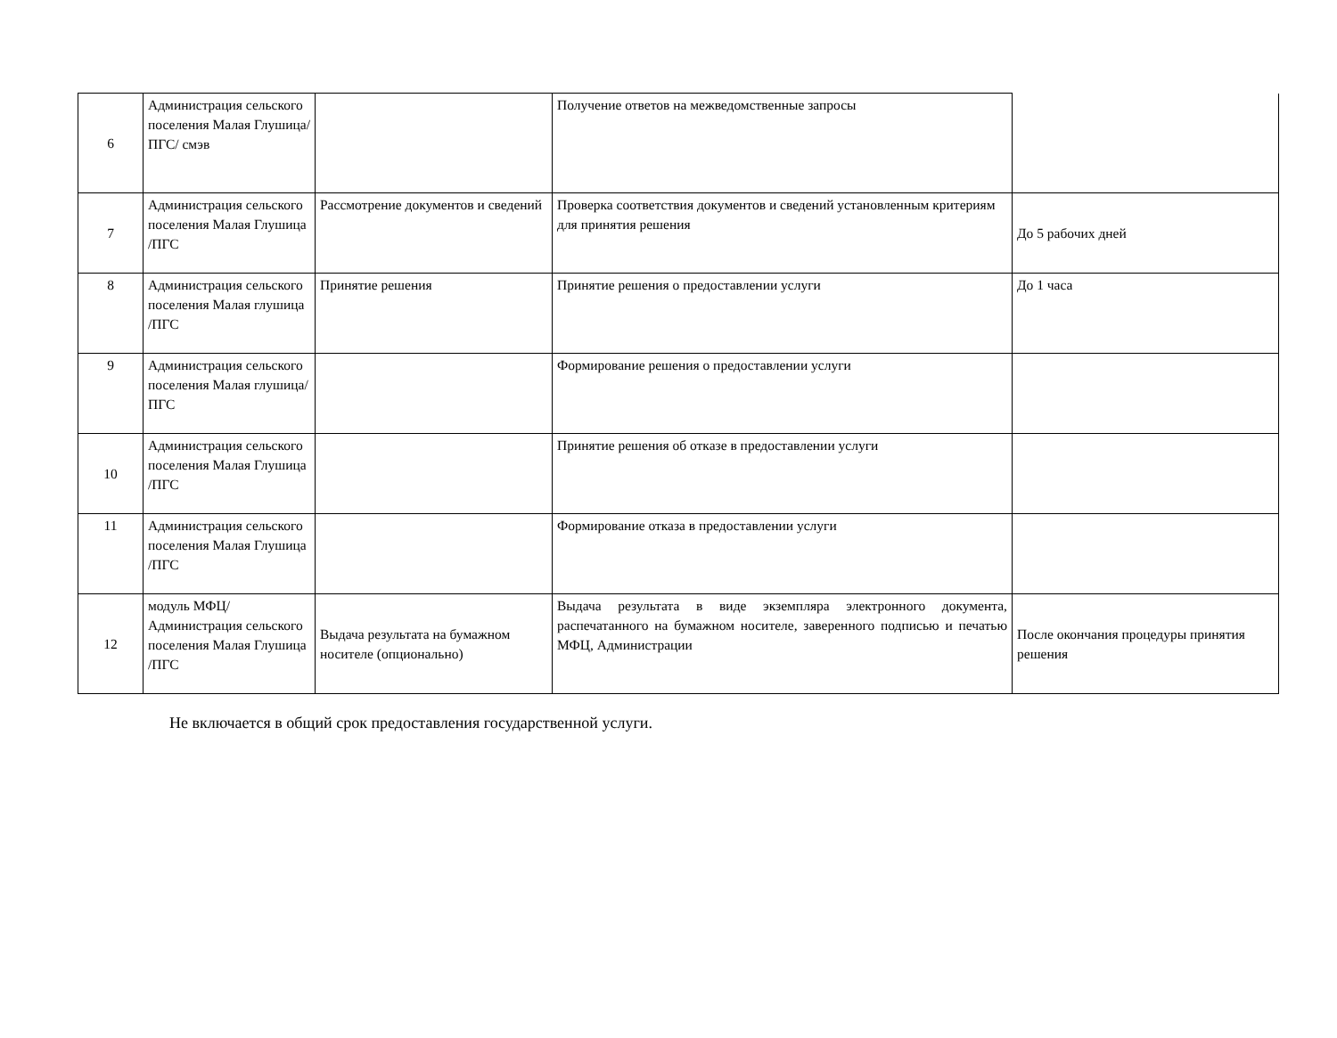| 6 | Администрация сельского поселения Малая Глушица/ПГС/ смэв | | Получение ответов на межведомственные запросы | |
| 7 | Администрация сельского поселения Малая Глушица /ПГС | Рассмотрение документов и сведений | Проверка соответствия документов и сведений установленным критериям для принятия решения | До 5 рабочих дней |
| 8 | Администрация сельского поселения Малая глушица /ПГС | Принятие решения | Принятие решения о предоставлении услуги | До 1 часа |
| 9 | Администрация сельского поселения Малая глушица/ПГС | | Формирование решения о предоставлении услуги | |
| 10 | Администрация сельского поселения Малая Глушица /ПГС | | Принятие решения об отказе в предоставлении услуги | |
| 11 | Администрация сельского поселения Малая Глушица /ПГС | | Формирование отказа в предоставлении услуги | |
| 12 | модуль МФЦ/ Администрация сельского поселения Малая Глушица /ПГС | Выдача результата на бумажном носителе (опционально) | Выдача результата в виде экземпляра электронного документа, распечатанного на бумажном носителе, заверенного подписью и печатью МФЦ, Администрации | После окончания процедуры принятия решения |
Не включается в общий срок предоставления государственной услуги.